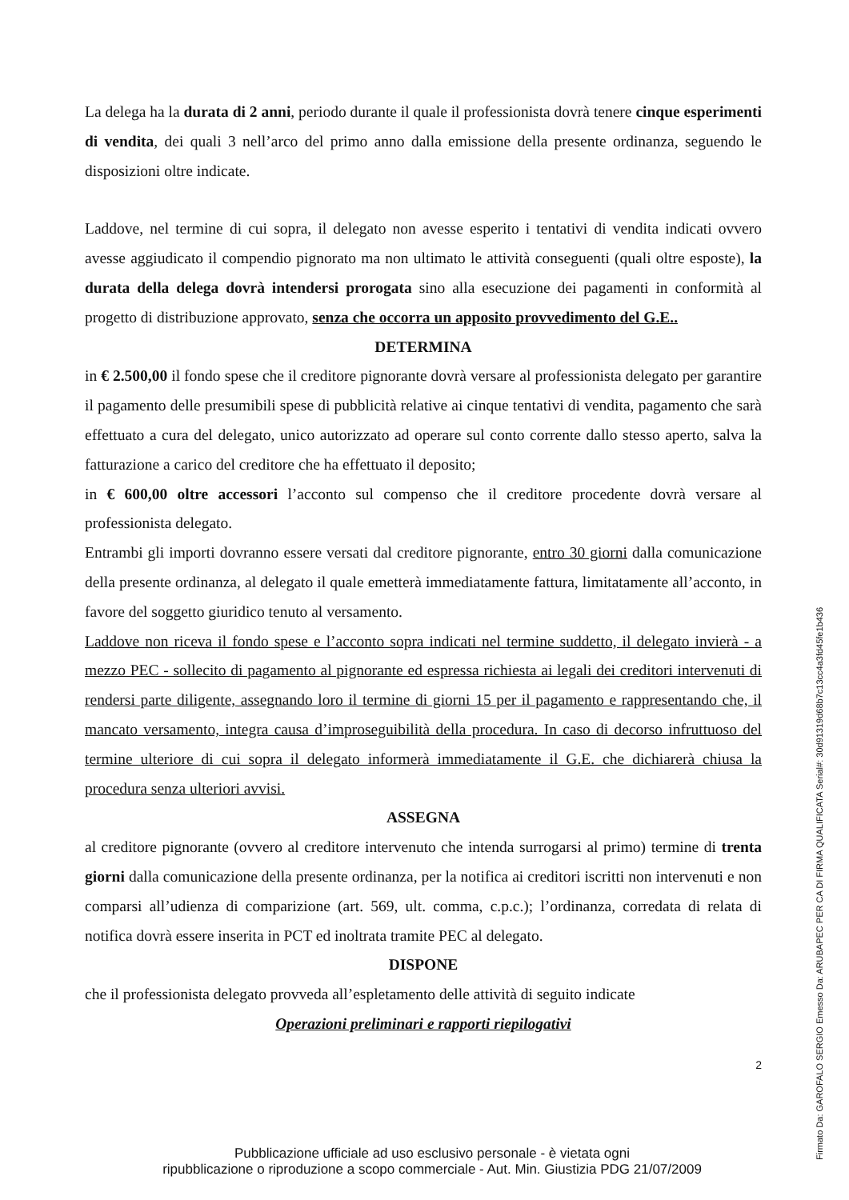La delega ha la durata di 2 anni, periodo durante il quale il professionista dovrà tenere cinque esperimenti di vendita, dei quali 3 nell’arco del primo anno dalla emissione della presente ordinanza, seguendo le disposizioni oltre indicate.
Laddove, nel termine di cui sopra, il delegato non avesse esperito i tentativi di vendita indicati ovvero avesse aggiudicato il compendio pignorato ma non ultimato le attività conseguenti (quali oltre esposte), la durata della delega dovrà intendersi prorogata sino alla esecuzione dei pagamenti in conformità al progetto di distribuzione approvato, senza che occorra un apposito provvedimento del G.E..
DETERMINA
in € 2.500,00 il fondo spese che il creditore pignorante dovrà versare al professionista delegato per garantire il pagamento delle presumibili spese di pubblicità relative ai cinque tentativi di vendita, pagamento che sarà effettuato a cura del delegato, unico autorizzato ad operare sul conto corrente dallo stesso aperto, salva la fatturazione a carico del creditore che ha effettuato il deposito;
in € 600,00 oltre accessori l’acconto sul compenso che il creditore procedente dovrà versare al professionista delegato.
Entrambi gli importi dovranno essere versati dal creditore pignorante, entro 30 giorni dalla comunicazione della presente ordinanza, al delegato il quale emetterà immediatamente fattura, limitatamente all’acconto, in favore del soggetto giuridico tenuto al versamento.
Laddove non riceva il fondo spese e l’acconto sopra indicati nel termine suddetto, il delegato invierà - a mezzo PEC - sollecito di pagamento al pignorante ed espressa richiesta ai legali dei creditori intervenuti di rendersi parte diligente, assegnando loro il termine di giorni 15 per il pagamento e rappresentando che, il mancato versamento, integra causa d’improseguibilità della procedura. In caso di decorso infruttuoso del termine ulteriore di cui sopra il delegato informerà immediatamente il G.E. che dichiarerà chiusa la procedura senza ulteriori avvisi.
ASSEGNA
al creditore pignorante (ovvero al creditore intervenuto che intenda surrogarsi al primo) termine di trenta giorni dalla comunicazione della presente ordinanza, per la notifica ai creditori iscritti non intervenuti e non comparsi all’udienza di comparizione (art. 569, ult. comma, c.p.c.); l’ordinanza, corredata di relata di notifica dovrà essere inserita in PCT ed inoltrata tramite PEC al delegato.
DISPONE
che il professionista delegato provveda all’espletamento delle attività di seguito indicate
Operazioni preliminari e rapporti riepilogativi
2
Pubblicazione ufficiale ad uso esclusivo personale - è vietata ogni
ripubblicazione o riproduzione a scopo commerciale - Aut. Min. Giustizia PDG 21/07/2009
Firmato Da: GAROFALO SERGIO Emesso Da: ARUBAPEC PER CA DI FIRMA QUALIFICATA Serial#: 30d91319d68b7c13cc4a3fd45fe1b436